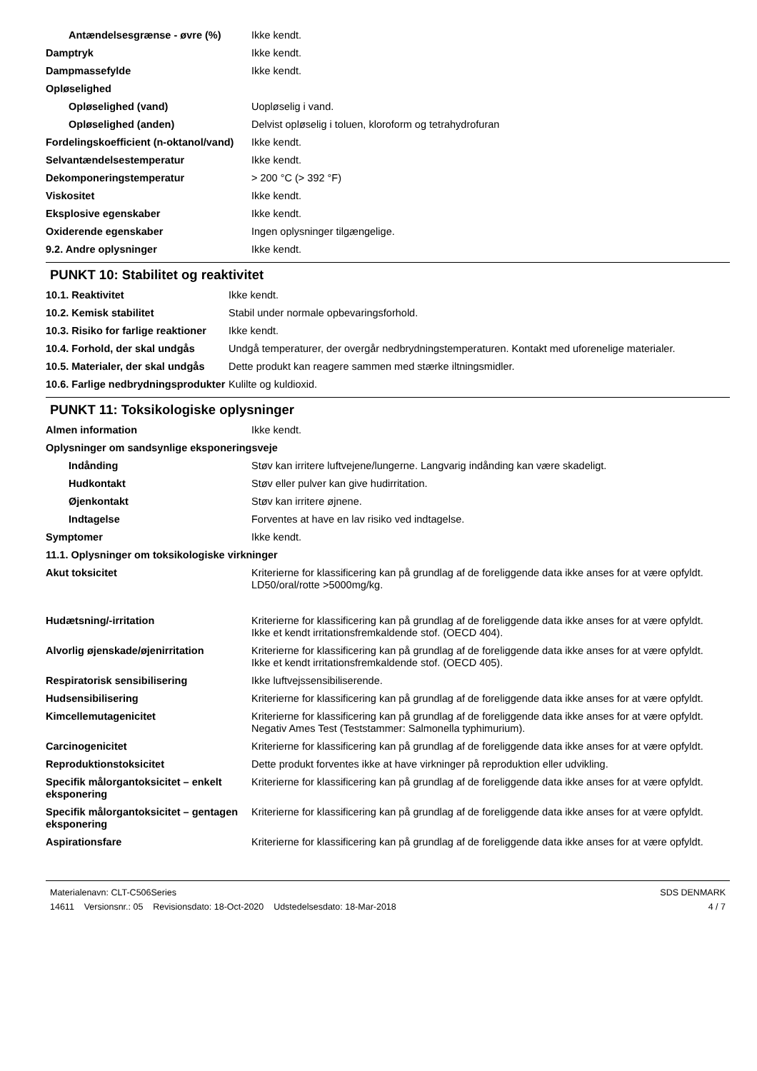| Antændelsesgrænse - øvre (%) | Ikke kendt. |
| Damptryk | Ikke kendt. |
| Dampmassefylde | Ikke kendt. |
| Opløselighed | |
| Opløselighed (vand) | Uopløselig i vand. |
| Opløselighed (anden) | Delvist opløselig i toluen, kloroform og tetrahydrofuran |
| Fordelingskoefficient (n-oktanol/vand) | Ikke kendt. |
| Selvantændelsestemperatur | Ikke kendt. |
| Dekomponeringstemperatur | > 200 °C (> 392 °F) |
| Viskositet | Ikke kendt. |
| Eksplosive egenskaber | Ikke kendt. |
| Oxiderende egenskaber | Ingen oplysninger tilgængelige. |
| 9.2. Andre oplysninger | Ikke kendt. |
PUNKT 10: Stabilitet og reaktivitet
| 10.1. Reaktivitet | Ikke kendt. |
| 10.2. Kemisk stabilitet | Stabil under normale opbevaringsforhold. |
| 10.3. Risiko for farlige reaktioner | Ikke kendt. |
| 10.4. Forhold, der skal undgås | Undgå temperaturer, der overgår nedbrydningstemperaturen. Kontakt med uforenelige materialer. |
| 10.5. Materialer, der skal undgås | Dette produkt kan reagere sammen med stærke iltningsmidler. |
| 10.6. Farlige nedbrydningsprodukter | Kulilte og kuldioxid. |
PUNKT 11: Toksikologiske oplysninger
| Almen information | Ikke kendt. |
| Oplysninger om sandsynlige eksponeringsveje | |
| Indånding | Støv kan irritere luftvejene/lungerne. Langvarig indånding kan være skadeligt. |
| Hudkontakt | Støv eller pulver kan give hudirritation. |
| Øjenkontakt | Støv kan irritere øjnene. |
| Indtagelse | Forventes at have en lav risiko ved indtagelse. |
| Symptomer | Ikke kendt. |
| 11.1. Oplysninger om toksikologiske virkninger | |
| Akut toksicitet | Kriterierne for klassificering kan på grundlag af de foreliggende data ikke anses for at være opfyldt. LD50/oral/rotte >5000mg/kg. |
| Hudætsning/-irritation | Kriterierne for klassificering kan på grundlag af de foreliggende data ikke anses for at være opfyldt. Ikke et kendt irritationsfremkaldende stof. (OECD 404). |
| Alvorlig øjenskade/øjenirritation | Kriterierne for klassificering kan på grundlag af de foreliggende data ikke anses for at være opfyldt. Ikke et kendt irritationsfremkaldende stof. (OECD 405). |
| Respiratorisk sensibilisering | Ikke luftvejssensibiliserende. |
| Hudsensibilisering | Kriterierne for klassificering kan på grundlag af de foreliggende data ikke anses for at være opfyldt. |
| Kimcellemutagenicitet | Kriterierne for klassificering kan på grundlag af de foreliggende data ikke anses for at være opfyldt. Negativ Ames Test (Teststammer: Salmonella typhimurium). |
| Carcinogenicitet | Kriterierne for klassificering kan på grundlag af de foreliggende data ikke anses for at være opfyldt. |
| Reproduktionstoksicitet | Dette produkt forventes ikke at have virkninger på reproduktion eller udvikling. |
| Specifik målorgantoksicitet – enkelt eksponering | Kriterierne for klassificering kan på grundlag af de foreliggende data ikke anses for at være opfyldt. |
| Specifik målorgantoksicitet – gentagen eksponering | Kriterierne for klassificering kan på grundlag af de foreliggende data ikke anses for at være opfyldt. |
| Aspirationsfare | Kriterierne for klassificering kan på grundlag af de foreliggende data ikke anses for at være opfyldt. |
Materialenavn: CLT-C506Series
14611 Versionsnr.: 05 Revisionsdato: 18-Oct-2020 Udstedelsesdato: 18-Mar-2018
SDS DENMARK
4 / 7